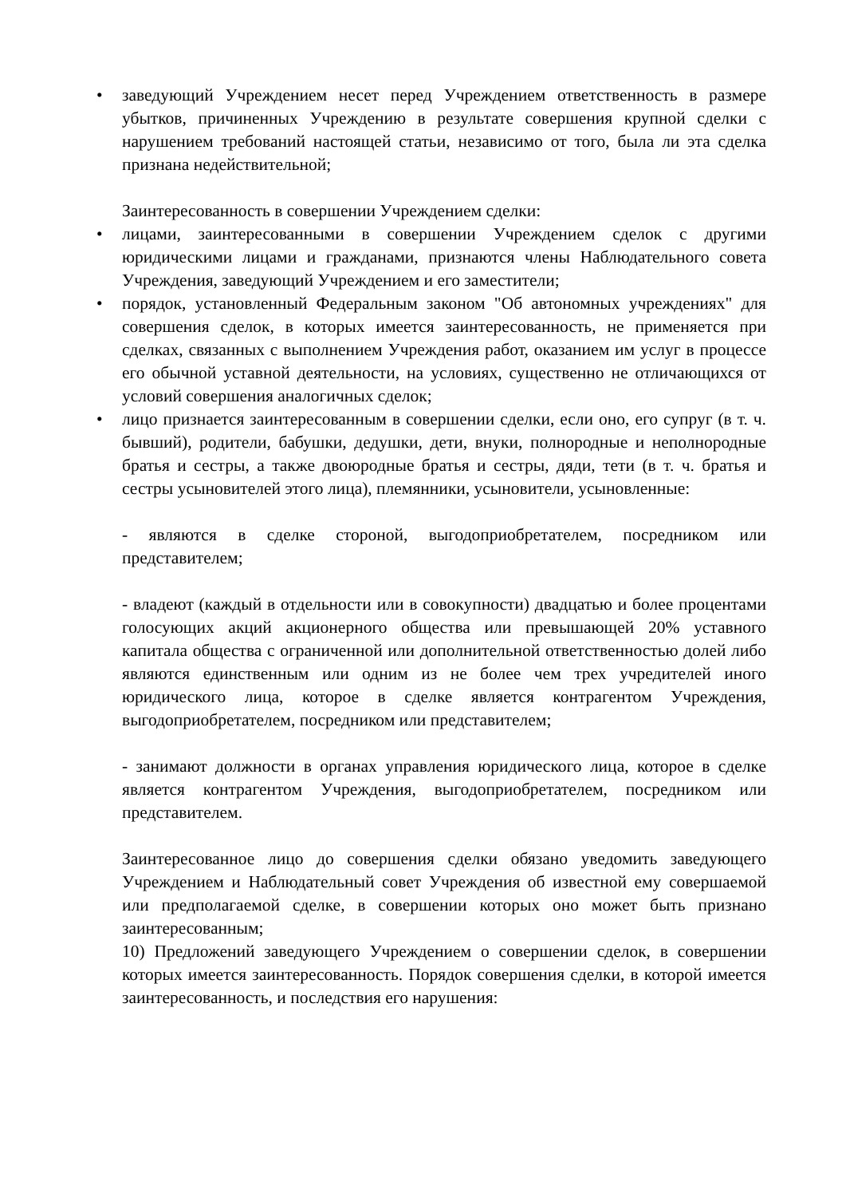• заведующий Учреждением несет перед Учреждением ответственность в размере убытков, причиненных Учреждению в результате совершения крупной сделки с нарушением требований настоящей статьи, независимо от того, была ли эта сделка признана недействительной;
Заинтересованность в совершении Учреждением сделки:
• лицами, заинтересованными в совершении Учреждением сделок с другими юридическими лицами и гражданами, признаются члены Наблюдательного совета Учреждения, заведующий Учреждением и его заместители;
• порядок, установленный Федеральным законом "Об автономных учреждениях" для совершения сделок, в которых имеется заинтересованность, не применяется при сделках, связанных с выполнением Учреждения работ, оказанием им услуг в процессе его обычной уставной деятельности, на условиях, существенно не отличающихся от условий совершения аналогичных сделок;
• лицо признается заинтересованным в совершении сделки, если оно, его супруг (в т. ч. бывший), родители, бабушки, дедушки, дети, внуки, полнородные и неполнородные братья и сестры, а также двоюродные братья и сестры, дяди, тети (в т. ч. братья и сестры усыновителей этого лица), племянники, усыновители, усыновленные:
- являются в сделке стороной, выгодоприобретателем, посредником или представителем;
- владеют (каждый в отдельности или в совокупности) двадцатью и более процентами голосующих акций акционерного общества или превышающей 20% уставного капитала общества с ограниченной или дополнительной ответственностью долей либо являются единственным или одним из не более чем трех учредителей иного юридического лица, которое в сделке является контрагентом Учреждения, выгодоприобретателем, посредником или представителем;
- занимают должности в органах управления юридического лица, которое в сделке является контрагентом Учреждения, выгодоприобретателем, посредником или представителем.
Заинтересованное лицо до совершения сделки обязано уведомить заведующего Учреждением и Наблюдательный совет Учреждения об известной ему совершаемой или предполагаемой сделке, в совершении которых оно может быть признано заинтересованным;
10) Предложений заведующего Учреждением о совершении сделок, в совершении которых имеется заинтересованность. Порядок совершения сделки, в которой имеется заинтересованность, и последствия его нарушения: